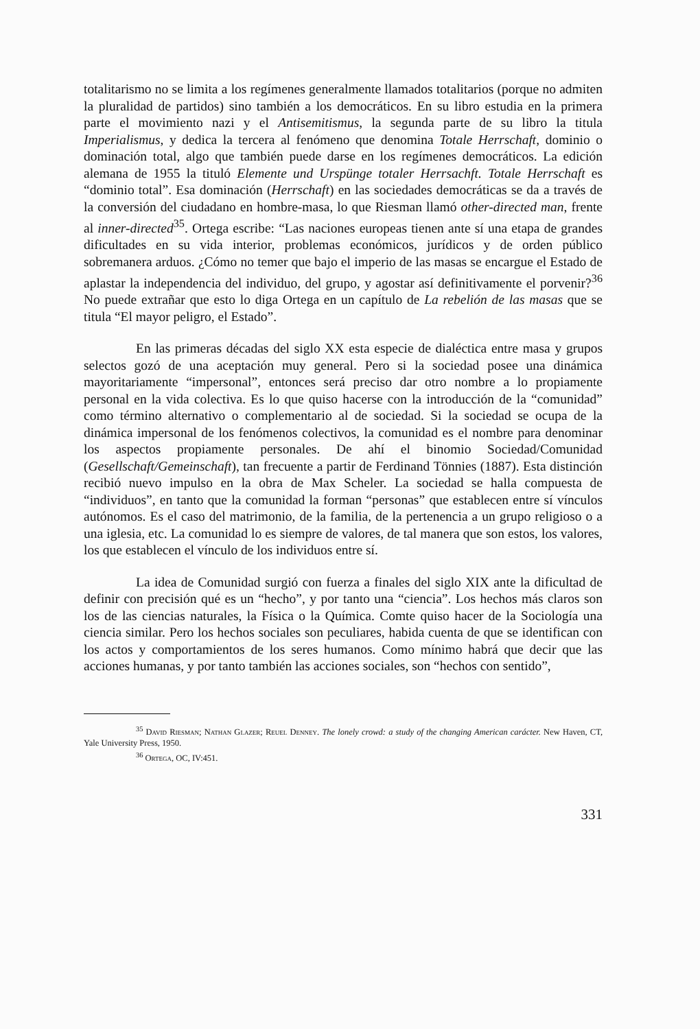totalitarismo no se limita a los regímenes generalmente llamados totalitarios (porque no admiten la pluralidad de partidos) sino también a los democráticos. En su libro estudia en la primera parte el movimiento nazi y el Antisemitismus, la segunda parte de su libro la titula Imperialismus, y dedica la tercera al fenómeno que denomina Totale Herrschaft, dominio o dominación total, algo que también puede darse en los regímenes democráticos. La edición alemana de 1955 la tituló Elemente und Urspünge totaler Herrsachft. Totale Herrschaft es “dominio total”. Esa dominación (Herrschaft) en las sociedades democráticas se da a través de la conversión del ciudadano en hombre-masa, lo que Riesman llamó other-directed man, frente al inner-directed<sup>35</sup>. Ortega escribe: “Las naciones europeas tienen ante sí una etapa de grandes dificultades en su vida interior, problemas económicos, jurídicos y de orden público sobremanera arduos. ¿Cómo no temer que bajo el imperio de las masas se encargue el Estado de aplastar la independencia del individuo, del grupo, y agostar así definitivamente el porvenir?<sup>36</sup> No puede extrañar que esto lo diga Ortega en un capítulo de La rebelión de las masas que se titula “El mayor peligro, el Estado”.
En las primeras décadas del siglo XX esta especie de dialéctica entre masa y grupos selectos gozó de una aceptación muy general. Pero si la sociedad posee una dinámica mayoritariamente “impersonal”, entonces será preciso dar otro nombre a lo propiamente personal en la vida colectiva. Es lo que quiso hacerse con la introducción de la “comunidad” como término alternativo o complementario al de sociedad. Si la sociedad se ocupa de la dinámica impersonal de los fenómenos colectivos, la comunidad es el nombre para denominar los aspectos propiamente personales. De ahí el binomio Sociedad/Comunidad (Gesellschaft/Gemeinschaft), tan frecuente a partir de Ferdinand Tönnies (1887). Esta distinción recibió nuevo impulso en la obra de Max Scheler. La sociedad se halla compuesta de “individuos”, en tanto que la comunidad la forman “personas” que establecen entre sí vínculos autónomos. Es el caso del matrimonio, de la familia, de la pertenencia a un grupo religioso o a una iglesia, etc. La comunidad lo es siempre de valores, de tal manera que son estos, los valores, los que establecen el vínculo de los individuos entre sí.
La idea de Comunidad surgió con fuerza a finales del siglo XIX ante la dificultad de definir con precisión qué es un “hecho”, y por tanto una “ciencia”. Los hechos más claros son los de las ciencias naturales, la Física o la Química. Comte quiso hacer de la Sociología una ciencia similar. Pero los hechos sociales son peculiares, habida cuenta de que se identifican con los actos y comportamientos de los seres humanos. Como mínimo habrá que decir que las acciones humanas, y por tanto también las acciones sociales, son “hechos con sentido”,
<sup>35</sup> David Riesman; Nathan Glazer; Reuel Denney. The lonely crowd: a study of the changing American carácter. New Haven, CT, Yale University Press, 1950.
<sup>36</sup> Ortega, OC, IV:451.
331